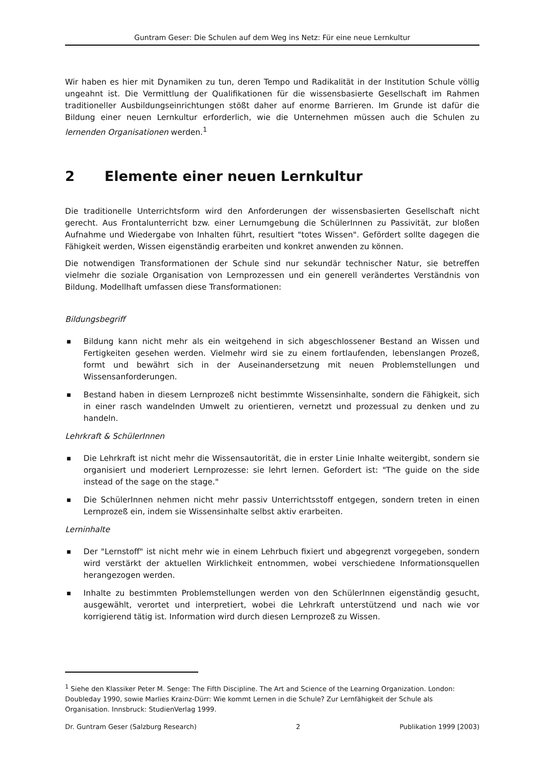Guntram Geser: Die Schulen auf dem Weg ins Netz: Für eine neue Lernkultur
Wir haben es hier mit Dynamiken zu tun, deren Tempo und Radikalität in der Institution Schule völlig ungeahnt ist. Die Vermittlung der Qualifikationen für die wissensbasierte Gesellschaft im Rahmen traditioneller Ausbildungseinrichtungen stößt daher auf enorme Barrieren. Im Grunde ist dafür die Bildung einer neuen Lernkultur erforderlich, wie die Unternehmen müssen auch die Schulen zu lernenden Organisationen werden.<sup>1</sup>
2 Elemente einer neuen Lernkultur
Die traditionelle Unterrichtsform wird den Anforderungen der wissensbasierten Gesellschaft nicht gerecht. Aus Frontalunterricht bzw. einer Lernumgebung die SchülerInnen zu Passivität, zur bloßen Aufnahme und Wiedergabe von Inhalten führt, resultiert "totes Wissen". Gefördert sollte dagegen die Fähigkeit werden, Wissen eigenständig erarbeiten und konkret anwenden zu können.
Die notwendigen Transformationen der Schule sind nur sekundär technischer Natur, sie betreffen vielmehr die soziale Organisation von Lernprozessen und ein generell verändertes Verständnis von Bildung. Modellhaft umfassen diese Transformationen:
Bildungsbegriff
■ Bildung kann nicht mehr als ein weitgehend in sich abgeschlossener Bestand an Wissen und Fertigkeiten gesehen werden. Vielmehr wird sie zu einem fortlaufenden, lebenslangen Prozeß, formt und bewährt sich in der Auseinandersetzung mit neuen Problemstellungen und Wissensanforderungen.
■ Bestand haben in diesem Lernprozeß nicht bestimmte Wissensinhalte, sondern die Fähigkeit, sich in einer rasch wandelnden Umwelt zu orientieren, vernetzt und prozessual zu denken und zu handeln.
Lehrkraft & SchülerInnen
■ Die Lehrkraft ist nicht mehr die Wissensautorität, die in erster Linie Inhalte weitergibt, sondern sie organisiert und moderiert Lernprozesse: sie lehrt lernen. Gefordert ist: "The guide on the side instead of the sage on the stage."
■ Die SchülerInnen nehmen nicht mehr passiv Unterrichtsstoff entgegen, sondern treten in einen Lernprozeß ein, indem sie Wissensinhalte selbst aktiv erarbeiten.
Lerninhalte
■ Der "Lernstoff" ist nicht mehr wie in einem Lehrbuch fixiert und abgegrenzt vorgegeben, sondern wird verstärkt der aktuellen Wirklichkeit entnommen, wobei verschiedene Informationsquellen herangezogen werden.
■ Inhalte zu bestimmten Problemstellungen werden von den SchülerInnen eigenständig gesucht, ausgewählt, verortet und interpretiert, wobei die Lehrkraft unterstützend und nach wie vor korrigierend tätig ist. Information wird durch diesen Lernprozeß zu Wissen.
<sup>1</sup> Siehe den Klassiker Peter M. Senge: The Fifth Discipline. The Art and Science of the Learning Organization. London: Doubleday 1990, sowie Marlies Krainz-Dürr: Wie kommt Lernen in die Schule? Zur Lernfähigkeit der Schule als Organisation. Innsbruck: StudienVerlag 1999.
Dr. Guntram Geser (Salzburg Research) 2 Publikation 1999 [2003)